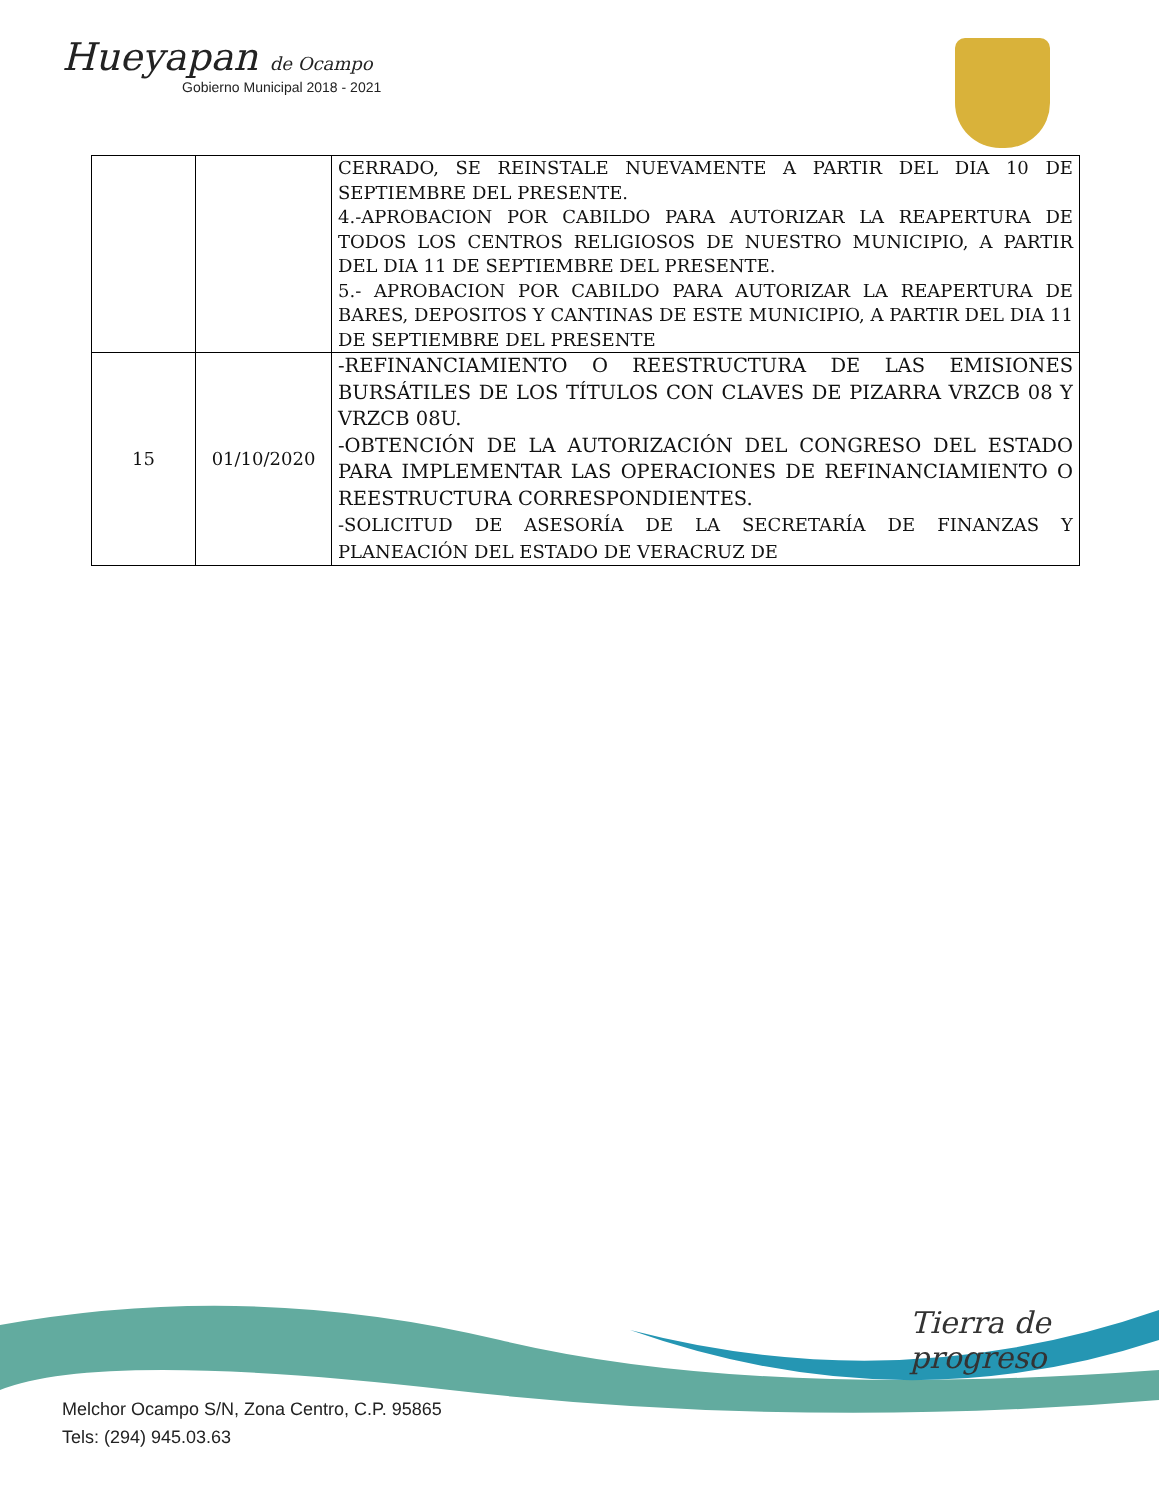Hueyapan de Ocampo
Gobierno Municipal 2018 - 2021
| | | CERRADO, SE REINSTALE NUEVAMENTE A PARTIR DEL DIA 10 DE SEPTIEMBRE DEL PRESENTE. 4.-APROBACION POR CABILDO PARA AUTORIZAR LA REAPERTURA DE TODOS LOS CENTROS RELIGIOSOS DE NUESTRO MUNICIPIO, A PARTIR DEL DIA 11 DE SEPTIEMBRE DEL PRESENTE. 5.- APROBACION POR CABILDO PARA AUTORIZAR LA REAPERTURA DE BARES, DEPOSITOS Y CANTINAS DE ESTE MUNICIPIO, A PARTIR DEL DIA 11 DE SEPTIEMBRE DEL PRESENTE |
| 15 | 01/10/2020 | -REFINANCIAMIENTO O REESTRUCTURA DE LAS EMISIONES BURSÁTILES DE LOS TÍTULOS CON CLAVES DE PIZARRA VRZCB 08 Y VRZCB 08U. -OBTENCIÓN DE LA AUTORIZACIÓN DEL CONGRESO DEL ESTADO PARA IMPLEMENTAR LAS OPERACIONES DE REFINANCIAMIENTO O REESTRUCTURA CORRESPONDIENTES. -SOLICITUD DE ASESORÍA DE LA SECRETARÍA DE FINANZAS Y PLANEACIÓN DEL ESTADO DE VERACRUZ DE |
Tierra de progreso
Melchor Ocampo S/N, Zona Centro, C.P. 95865
Tels: (294) 945.03.63